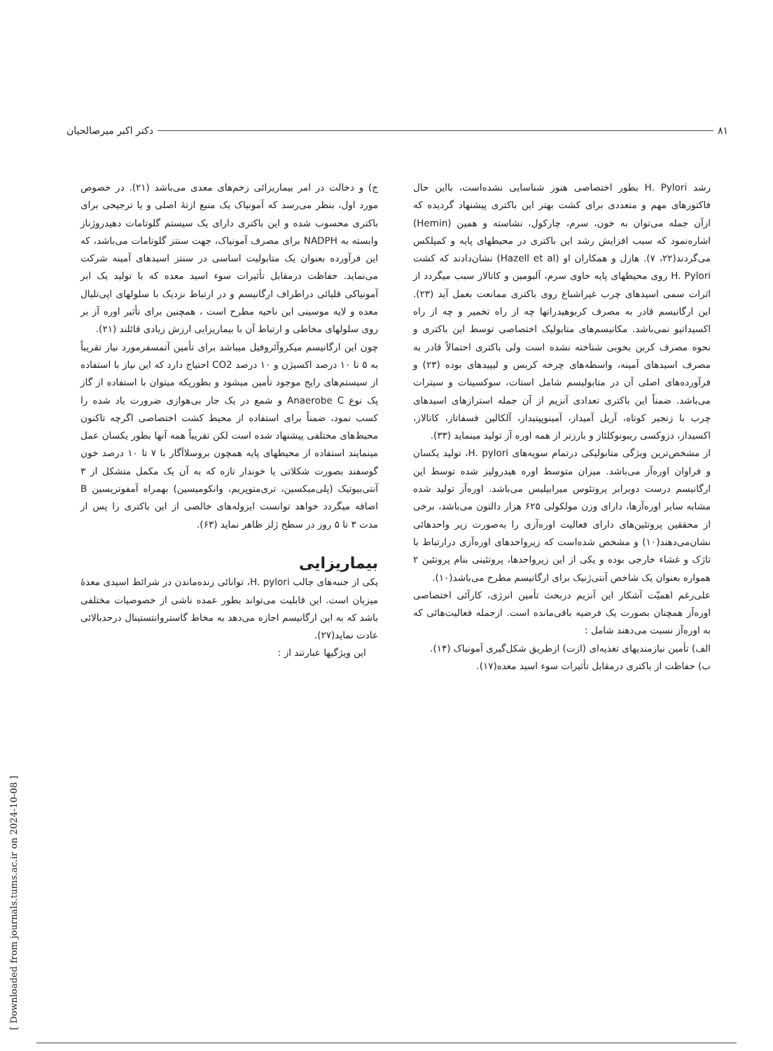۸۱ دکتر اکبر میرصالحیان
رشد H. Pylori بطور اختصاصی هنوز شناسایی نشده‌است، بااین حال فاکتورهای مهم و متعددی برای کشت بهتر این باکتری پیشنهاد گردیده که ازآن جمله می‌توان به خون، سرم، چارکول، نشاسته و همین (Hemin) اشاره‌نمود که سبب افزایش رشد این باکتری در محیطهای پایه و کمپلکس می‌گردند(۲۲، ۷). هازل و همکاران او (Hazell et al) نشان‌دادند که کشت H. Pylori روی محیطهای پایه حاوی سرم، آلبومین و کاتالاز سبب میگردد از اثرات سمی اسیدهای چرب غیراشباع روی باکتری ممانعت بعمل آید (۲۳). این ارگانیسم قادر به مصرف کربوهیدراتها چه از راه تخمیر و چه از راه اکسیداتیو نمی‌باشد. مکانیسم‌های متابولیک اختصاصی توسط این باکتری و نحوه مصرف کربن بخوبی شناخته نشده است ولی باکتری احتمالاً قادر به مصرف اسیدهای آمینه، واسطه‌های چرخه کربس و لیپیدهای بوده (۲۳) و فرآورده‌های اصلی آن در متابولیسم شامل استات، سوکسینات و سیترات می‌باشد. ضمناً این باکتری تعدادی آنزیم از آن جمله استرازهای اسیدهای چرب با زنجیر کوتاه، آریل آمیداز، آمینوپپتیداز، آلکالین فسفاتاز، کاتالاز، اکسیداز، دزوکسی ریبونوکلئاز و بارزتر از همه اوره آز تولید مینماید (۳۳).
از مشخص‌ترین ویژگی متابولیکی درتمام سویه‌های H. pylori، تولید یکسان و فراوان اوره‌آز می‌باشد. میزان متوسط اوره هیدرولیز شده توسط این ارگانیسم درست دوبرابر پروتئوس میرابیلیس می‌باشد. اوره‌آز تولید شده مشابه سایر اوره‌آزها، دارای وزن مولکولی ۶۲۵ هزار دالتون می‌باشد، برخی از محققین پروتئین‌های دارای فعالیت اوره‌آزی را به‌صورت زیر واحدهائی نشان‌می‌دهند(۱۰) و مشخص شده‌است که زیرواحدهای اوره‌آزی درارتباط با تاژک و غشاء خارجی بوده و یکی از این زیرواحدها، پروتئینی بنام پروتئین ۲ همواره بعنوان یک شاخص آنتی‌ژنیک برای ارگانیسم مطرح می‌باشد(۱۰).
علی‌رغم اهمیّت آشکار این آنزیم دربحث تأمین انرژی، کارآئی اختصاصی اوره‌آز همچنان بصورت یک فرضیه باقی‌مانده است. ازجمله فعالیت‌هائی که به اوره‌آز نسبت می‌دهند شامل :
الف) تأمین نیازمندیهای تغذیه‌ای (ازت) ازطریق شکل‌گیری آمونیاک (۱۴).
ب) حفاظت از باکتری درمقابل تأثیرات سوء اسید معده(۱۷).
ج) و دخالت در امر بیماریزائی زخم‌های معدی می‌باشد (۲۱). در خصوص مورد اول، بنظر می‌رسد که آمونیاک یک منبع ازتهٔ اصلی و یا ترجیحی برای باکتری محسوب شده و این باکتری دارای یک سیستم گلوتامات دهیدروژناز وابسته به NADPH برای مصرف آمونیاک، جهت سنتز گلوتامات می‌باشد، که این فرآورده بعنوان یک متابولیت اساسی در سنتز اسیدهای آمینه شرکت می‌نماید. حفاظت درمقابل تأثیرات سوء اسید معده که با تولید یک ابر آمونیاکی قلیائی دراطراف ارگانیسم و در ارتباط نزدیک با سلولهای اپی‌تلیال معده و لایه موسینی این ناحیه مطرح است ، همچنین برای تأثیر اوره آز بر روی سلولهای مخاطی و ارتباط آن با بیماریزایی ارزش زیادی قائلند (۲۱).
چون این ارگانیسم میکروآئروفیل میباشد برای تأمین آتمسفرمورد نیاز تقریباً به ۵ تا ۱۰ درصد اکسیژن و ۱۰ درصد CO2 احتیاج دارد که این نیاز با استفاده از سیستم‌های رایج موجود تأمین میشود و بطوریکه میتوان با استفاده از گاز پک نوع Anaerobe C و شمع در یک جار بی‌هوازی ضرورت یاد شده را کسب نمود، ضمناً برای استفاده از محیط کشت اختصاصی اگرچه تاکنون محیط‌های مختلفی پیشنهاد شده است لکن تقریباً همه آنها بطور یکسان عمل مینمایند استفاده از محیطهای پایه همچون بروسلاآگار با ۷ تا ۱۰ درصد خون گوسفند بصورت شکلاتی یا خوندار تازه که به آن یک مکمل متشکل از ۳ آنتی‌بیوتیک (پلی‌میکسین، تری‌متوپریم، وانکومیسین) بهمراه آمفوتریسین B اضافه میگردد خواهد توانست ایزوله‌های خالصی از این باکتری را پس از مدت ۳ تا ۵ روز در سطح ژلز ظاهر نماید (۶۳).
بیماریزایی
یکی از جنبه‌های جالب H. pylori، توانائی زنده‌ماندن در شرائط اسیدی معدهٔ میزبان است. این قابلیت می‌تواند بطور عمده ناشی از خصوصیات مختلفی باشد که به این ارگانیسم اجازه می‌دهد به مخاط گاستروانتستینال درحدبالائی عادت نماید(۲۷).
این ویژگیها عبارتند از :
[ Downloaded from journals.tums.ac.ir on 2024-10-08 ]